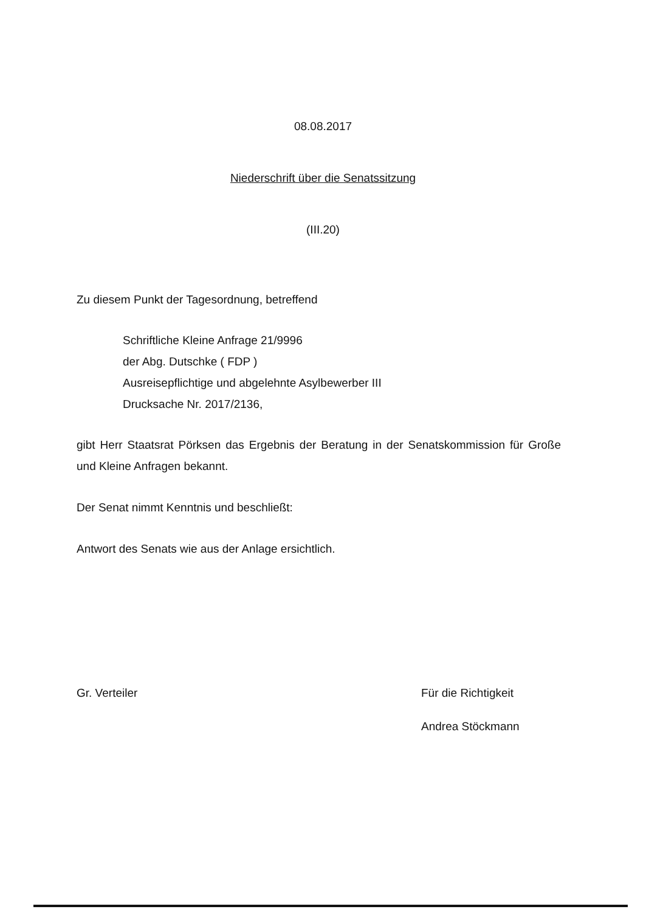08.08.2017
Niederschrift über die Senatssitzung
(III.20)
Zu diesem Punkt der Tagesordnung, betreffend
Schriftliche Kleine Anfrage 21/9996
der Abg. Dutschke ( FDP )
Ausreisepflichtige und abgelehnte Asylbewerber III
Drucksache Nr. 2017/2136,
gibt Herr Staatsrat Pörksen das Ergebnis der Beratung in der Senatskommission für Große und Kleine Anfragen bekannt.
Der Senat nimmt Kenntnis und beschließt:
Antwort des Senats wie aus der Anlage ersichtlich.
Gr. Verteiler Für die Richtigkeit
Andrea Stöckmann